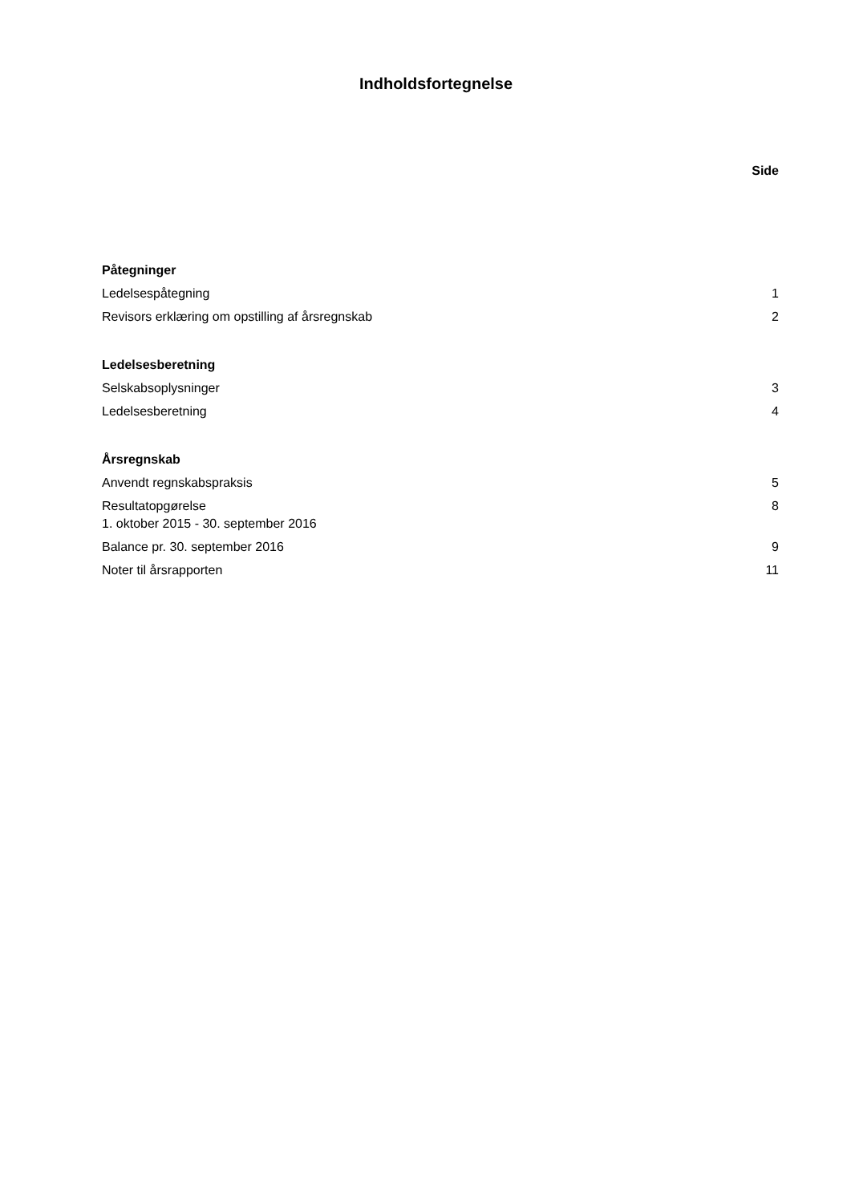Indholdsfortegnelse
Side
Påtegninger
Ledelsespåtegning 1
Revisors erklæring om opstilling af årsregnskab 2
Ledelsesberetning
Selskabsoplysninger 3
Ledelsesberetning 4
Årsregnskab
Anvendt regnskabspraksis 5
Resultatopgørelse
1. oktober 2015 - 30. september 2016 8
Balance pr. 30. september 2016 9
Noter til årsrapporten 11